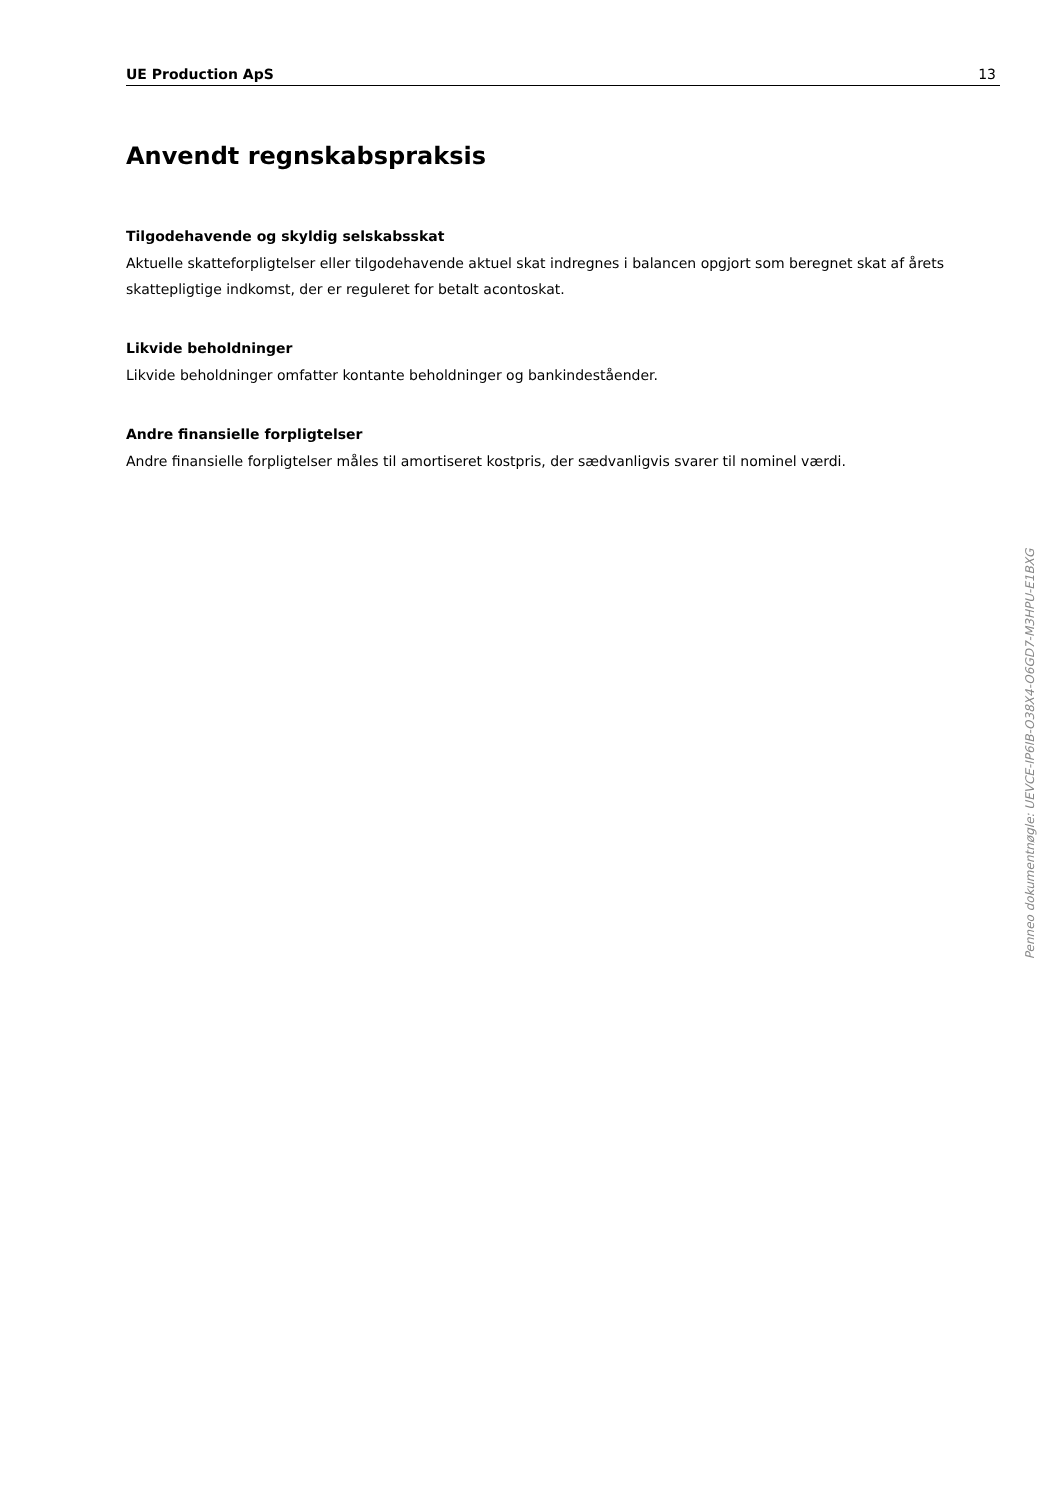UE Production ApS 13
Anvendt regnskabspraksis
Tilgodehavende og skyldig selskabsskat
Aktuelle skatteforpligtelser eller tilgodehavende aktuel skat indregnes i balancen opgjort som beregnet skat af årets skattepligtige indkomst, der er reguleret for betalt acontoskat.
Likvide beholdninger
Likvide beholdninger omfatter kontante beholdninger og bankindeståender.
Andre finansielle forpligtelser
Andre finansielle forpligtelser måles til amortiseret kostpris, der sædvanligvis svarer til nominel værdi.
Penneo dokumentnøgle: UEVCE-IP6IB-O38X4-O6GD7-M3HPU-E1BXG